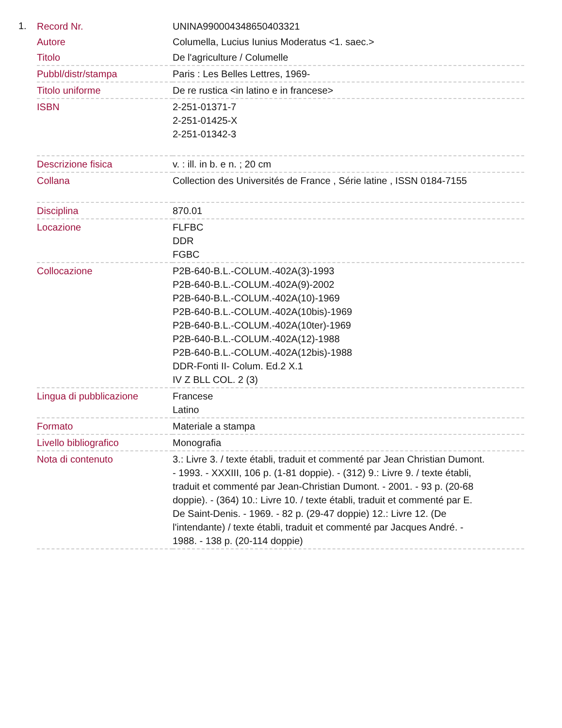1.
| Record Nr. | UNINA990004348650403321 |
| Autore | Columella, Lucius Iunius Moderatus <1. saec.> |
| Titolo | De l'agriculture / Columelle |
| Pubbl/distr/stampa | Paris : Les Belles Lettres, 1969- |
| Titolo uniforme | De re rustica <in latino e in francese> |
| ISBN | 2-251-01371-7 2-251-01425-X 2-251-01342-3 |
| Descrizione fisica | v. : ill. in b. e n. ; 20 cm |
| Collana | Collection des Universités de France , Série latine , ISSN 0184-7155 |
| Disciplina | 870.01 |
| Locazione | FLFBC DDR FGBC |
| Collocazione | P2B-640-B.L.-COLUM.-402A(3)-1993 P2B-640-B.L.-COLUM.-402A(9)-2002 P2B-640-B.L.-COLUM.-402A(10)-1969 P2B-640-B.L.-COLUM.-402A(10bis)-1969 P2B-640-B.L.-COLUM.-402A(10ter)-1969 P2B-640-B.L.-COLUM.-402A(12)-1988 P2B-640-B.L.-COLUM.-402A(12bis)-1988 DDR-Fonti II- Colum. Ed.2 X.1 IV Z BLL COL. 2 (3) |
| Lingua di pubblicazione | Francese Latino |
| Formato | Materiale a stampa |
| Livello bibliografico | Monografia |
| Nota di contenuto | 3.: Livre 3. / texte établi, traduit et commenté par Jean Christian Dumont. - 1993. - XXXIII, 106 p. (1-81 doppie). - (312) 9.: Livre 9. / texte établi, traduit et commenté par Jean-Christian Dumont. - 2001. - 93 p. (20-68 doppie). - (364) 10.: Livre 10. / texte établi, traduit et commenté par E. De Saint-Denis. - 1969. - 82 p. (29-47 doppie) 12.: Livre 12. (De l'intendante) / texte établi, traduit et commenté par Jacques André. - 1988. - 138 p. (20-114 doppie) |